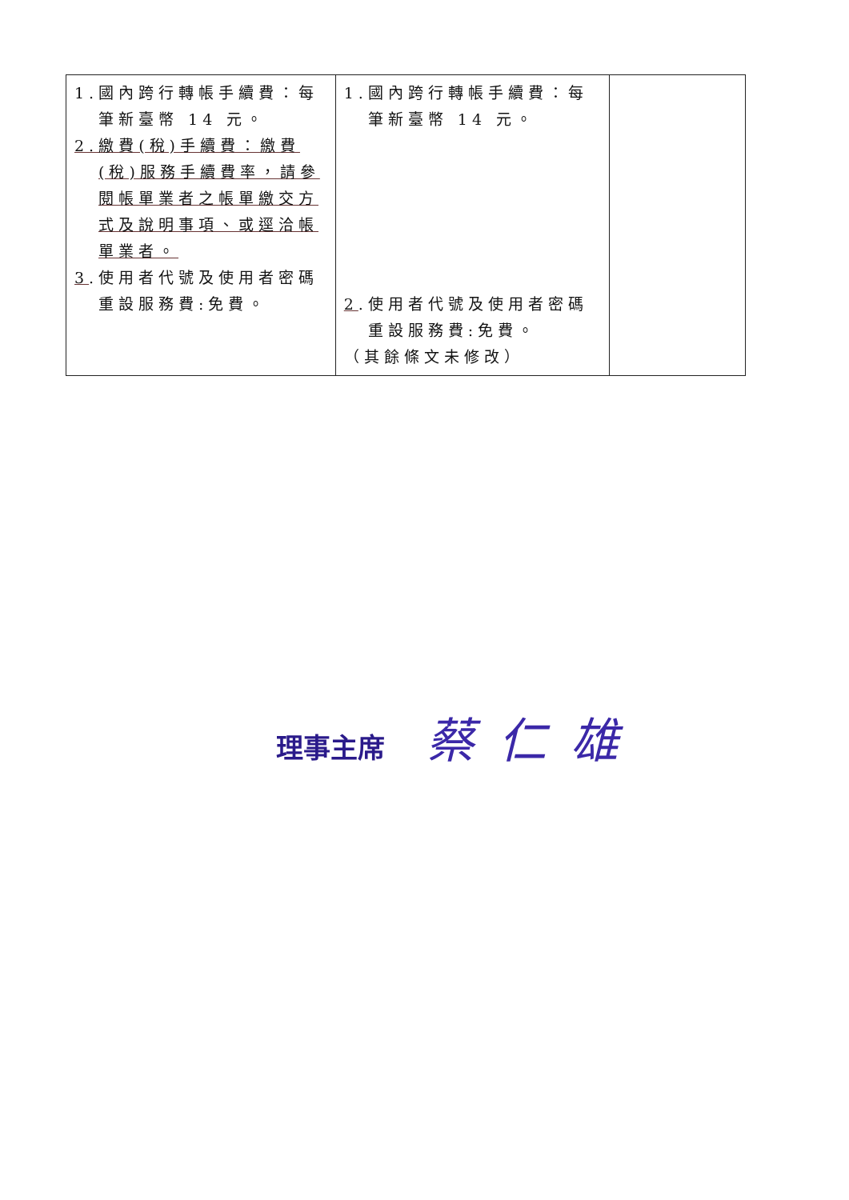| 1.國內跨行轉帳手續費：每筆新臺幣 14 元。 2.繳費(稅)手續費：繳費(稅)服務手續費率，請參閱帳單業者之帳單繳交方式及說明事項、或逕洽帳單業者。 3 .使用者代號及使用者密碼重設服務費:免費。 | 1.國內跨行轉帳手續費：每筆新臺幣 14 元。 2 .使用者代號及使用者密碼重設服務費:免費。 （其餘條文未修改） | |
理事主席 蔡仁雄